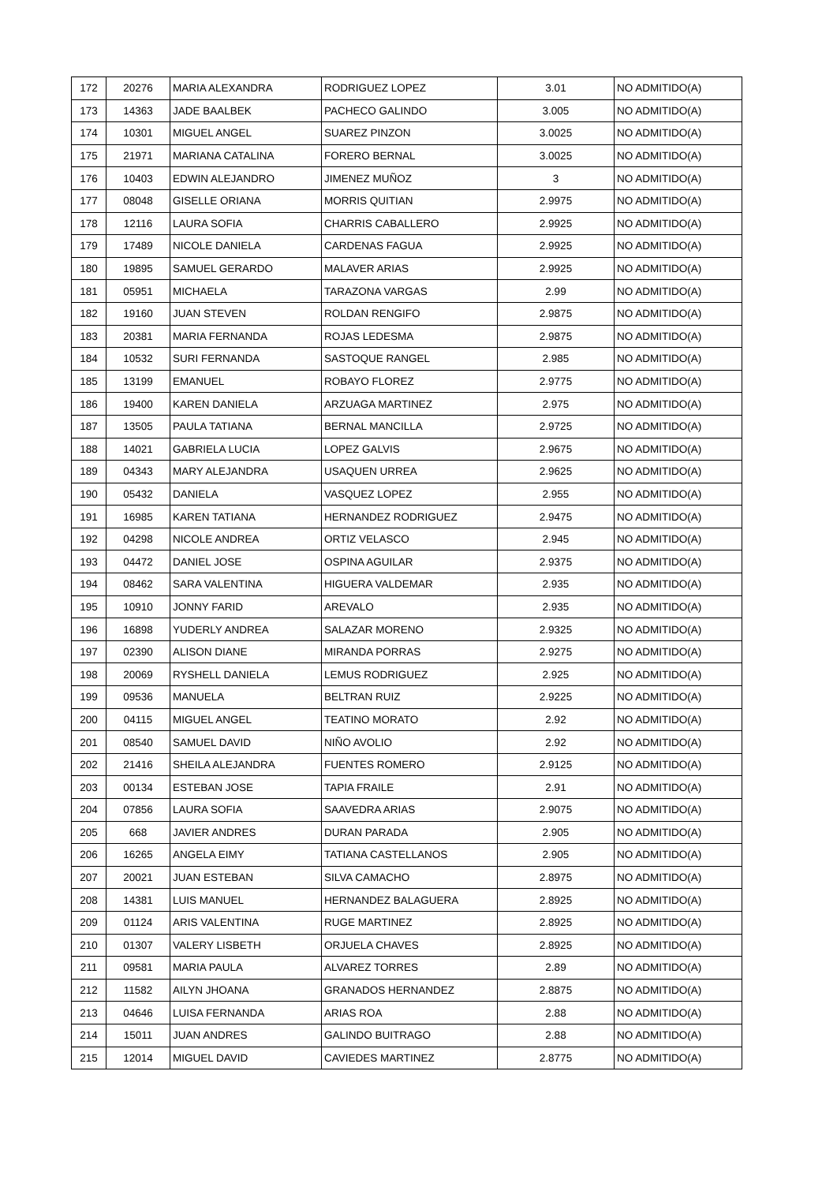| 172 | 20276 | MARIA ALEXANDRA | RODRIGUEZ LOPEZ | 3.01 | NO ADMITIDO(A) |
| 173 | 14363 | JADE BAALBEK | PACHECO GALINDO | 3.005 | NO ADMITIDO(A) |
| 174 | 10301 | MIGUEL ANGEL | SUAREZ PINZON | 3.0025 | NO ADMITIDO(A) |
| 175 | 21971 | MARIANA CATALINA | FORERO BERNAL | 3.0025 | NO ADMITIDO(A) |
| 176 | 10403 | EDWIN ALEJANDRO | JIMENEZ MUÑOZ | 3 | NO ADMITIDO(A) |
| 177 | 08048 | GISELLE ORIANA | MORRIS QUITIAN | 2.9975 | NO ADMITIDO(A) |
| 178 | 12116 | LAURA SOFIA | CHARRIS CABALLERO | 2.9925 | NO ADMITIDO(A) |
| 179 | 17489 | NICOLE DANIELA | CARDENAS FAGUA | 2.9925 | NO ADMITIDO(A) |
| 180 | 19895 | SAMUEL GERARDO | MALAVER ARIAS | 2.9925 | NO ADMITIDO(A) |
| 181 | 05951 | MICHAELA | TARAZONA VARGAS | 2.99 | NO ADMITIDO(A) |
| 182 | 19160 | JUAN STEVEN | ROLDAN RENGIFO | 2.9875 | NO ADMITIDO(A) |
| 183 | 20381 | MARIA FERNANDA | ROJAS LEDESMA | 2.9875 | NO ADMITIDO(A) |
| 184 | 10532 | SURI FERNANDA | SASTOQUE RANGEL | 2.985 | NO ADMITIDO(A) |
| 185 | 13199 | EMANUEL | ROBAYO FLOREZ | 2.9775 | NO ADMITIDO(A) |
| 186 | 19400 | KAREN DANIELA | ARZUAGA MARTINEZ | 2.975 | NO ADMITIDO(A) |
| 187 | 13505 | PAULA TATIANA | BERNAL MANCILLA | 2.9725 | NO ADMITIDO(A) |
| 188 | 14021 | GABRIELA LUCIA | LOPEZ GALVIS | 2.9675 | NO ADMITIDO(A) |
| 189 | 04343 | MARY ALEJANDRA | USAQUEN URREA | 2.9625 | NO ADMITIDO(A) |
| 190 | 05432 | DANIELA | VASQUEZ LOPEZ | 2.955 | NO ADMITIDO(A) |
| 191 | 16985 | KAREN TATIANA | HERNANDEZ RODRIGUEZ | 2.9475 | NO ADMITIDO(A) |
| 192 | 04298 | NICOLE ANDREA | ORTIZ VELASCO | 2.945 | NO ADMITIDO(A) |
| 193 | 04472 | DANIEL JOSE | OSPINA AGUILAR | 2.9375 | NO ADMITIDO(A) |
| 194 | 08462 | SARA VALENTINA | HIGUERA VALDEMAR | 2.935 | NO ADMITIDO(A) |
| 195 | 10910 | JONNY FARID | AREVALO | 2.935 | NO ADMITIDO(A) |
| 196 | 16898 | YUDERLY ANDREA | SALAZAR MORENO | 2.9325 | NO ADMITIDO(A) |
| 197 | 02390 | ALISON DIANE | MIRANDA PORRAS | 2.9275 | NO ADMITIDO(A) |
| 198 | 20069 | RYSHELL DANIELA | LEMUS RODRIGUEZ | 2.925 | NO ADMITIDO(A) |
| 199 | 09536 | MANUELA | BELTRAN RUIZ | 2.9225 | NO ADMITIDO(A) |
| 200 | 04115 | MIGUEL ANGEL | TEATINO MORATO | 2.92 | NO ADMITIDO(A) |
| 201 | 08540 | SAMUEL DAVID | NIÑO AVOLIO | 2.92 | NO ADMITIDO(A) |
| 202 | 21416 | SHEILA ALEJANDRA | FUENTES ROMERO | 2.9125 | NO ADMITIDO(A) |
| 203 | 00134 | ESTEBAN JOSE | TAPIA FRAILE | 2.91 | NO ADMITIDO(A) |
| 204 | 07856 | LAURA SOFIA | SAAVEDRA ARIAS | 2.9075 | NO ADMITIDO(A) |
| 205 | 668 | JAVIER ANDRES | DURAN PARADA | 2.905 | NO ADMITIDO(A) |
| 206 | 16265 | ANGELA EIMY | TATIANA CASTELLANOS | 2.905 | NO ADMITIDO(A) |
| 207 | 20021 | JUAN ESTEBAN | SILVA CAMACHO | 2.8975 | NO ADMITIDO(A) |
| 208 | 14381 | LUIS MANUEL | HERNANDEZ BALAGUERA | 2.8925 | NO ADMITIDO(A) |
| 209 | 01124 | ARIS VALENTINA | RUGE MARTINEZ | 2.8925 | NO ADMITIDO(A) |
| 210 | 01307 | VALERY LISBETH | ORJUELA CHAVES | 2.8925 | NO ADMITIDO(A) |
| 211 | 09581 | MARIA PAULA | ALVAREZ TORRES | 2.89 | NO ADMITIDO(A) |
| 212 | 11582 | AILYN JHOANA | GRANADOS HERNANDEZ | 2.8875 | NO ADMITIDO(A) |
| 213 | 04646 | LUISA FERNANDA | ARIAS ROA | 2.88 | NO ADMITIDO(A) |
| 214 | 15011 | JUAN ANDRES | GALINDO BUITRAGO | 2.88 | NO ADMITIDO(A) |
| 215 | 12014 | MIGUEL DAVID | CAVIEDES MARTINEZ | 2.8775 | NO ADMITIDO(A) |